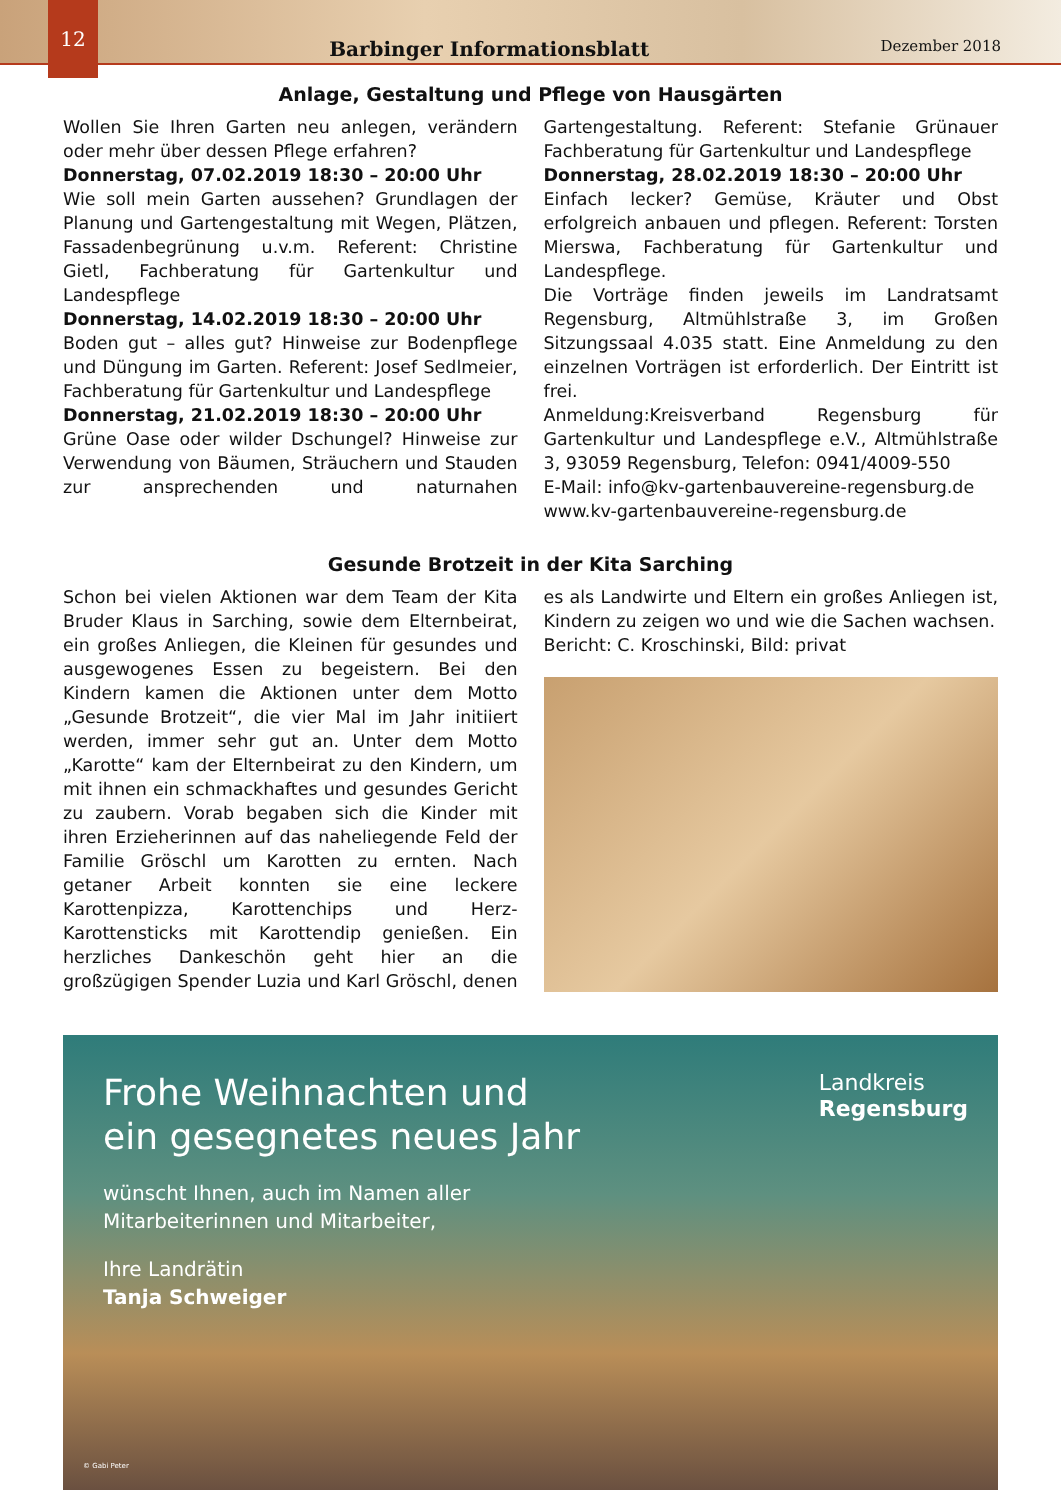12
Barbinger Informationsblatt
Dezember 2018
Anlage, Gestaltung und Pflege von Hausgärten
Wollen Sie Ihren Garten neu anlegen, verändern oder mehr über dessen Pflege erfahren?
Donnerstag, 07.02.2019 18:30 – 20:00 Uhr
Wie soll mein Garten aussehen? Grundlagen der Planung und Gartengestaltung mit Wegen, Plätzen, Fassadenbegrünung u.v.m. Referent: Christine Gietl, Fachberatung für Gartenkultur und Landespflege
Donnerstag, 14.02.2019 18:30 – 20:00 Uhr
Boden gut – alles gut? Hinweise zur Bodenpflege und Düngung im Garten. Referent: Josef Sedlmeier, Fachberatung für Gartenkultur und Landespflege
Donnerstag, 21.02.2019 18:30 – 20:00 Uhr
Grüne Oase oder wilder Dschungel? Hinweise zur Verwendung von Bäumen, Sträuchern und Stauden zur ansprechenden und naturnahen Gartengestaltung. Referent: Stefanie Grünauer Fachberatung für Gartenkultur und Landespflege
Donnerstag, 28.02.2019 18:30 – 20:00 Uhr
Einfach lecker? Gemüse, Kräuter und Obst erfolgreich anbauen und pflegen. Referent: Torsten Mierswa, Fachberatung für Gartenkultur und Landespflege.
Die Vorträge finden jeweils im Landratsamt Regensburg, Altmühlstraße 3, im Großen Sitzungssaal 4.035 statt. Eine Anmeldung zu den einzelnen Vorträgen ist erforderlich. Der Eintritt ist frei.
Anmeldung:Kreisverband Regensburg für Gartenkultur und Landespflege e.V., Altmühlstraße 3, 93059 Regensburg, Telefon: 0941/4009-550
E-Mail: info@kv-gartenbauvereine-regensburg.de
www.kv-gartenbauvereine-regensburg.de
Gesunde Brotzeit in der Kita Sarching
Schon bei vielen Aktionen war dem Team der Kita Bruder Klaus in Sarching, sowie dem Elternbeirat, ein großes Anliegen, die Kleinen für gesundes und ausgewogenes Essen zu begeistern. Bei den Kindern kamen die Aktionen unter dem Motto „Gesunde Brotzeit“, die vier Mal im Jahr initiiert werden, immer sehr gut an. Unter dem Motto „Karotte“ kam der Elternbeirat zu den Kindern, um mit ihnen ein schmackhaftes und gesundes Gericht zu zaubern. Vorab begaben sich die Kinder mit ihren Erzieherinnen auf das naheliegende Feld der Familie Gröschl um Karotten zu ernten. Nach getaner Arbeit konnten sie eine leckere Karottenpizza, Karottenchips und Herz-Karottensticks mit Karottendip genießen. Ein herzliches Dankeschön geht hier an die großzügigen Spender Luzia und Karl Gröschl, denen es als Landwirte und Eltern ein großes Anliegen ist, Kindern zu zeigen wo und wie die Sachen wachsen.
Bericht: C. Kroschinski, Bild: privat
Frohe Weihnachten und
ein gesegnetes neues Jahr
wünscht Ihnen, auch im Namen aller
Mitarbeiterinnen und Mitarbeiter,
Ihre Landrätin
Tanja Schweiger
Landkreis
Regensburg
© Gabi Peter